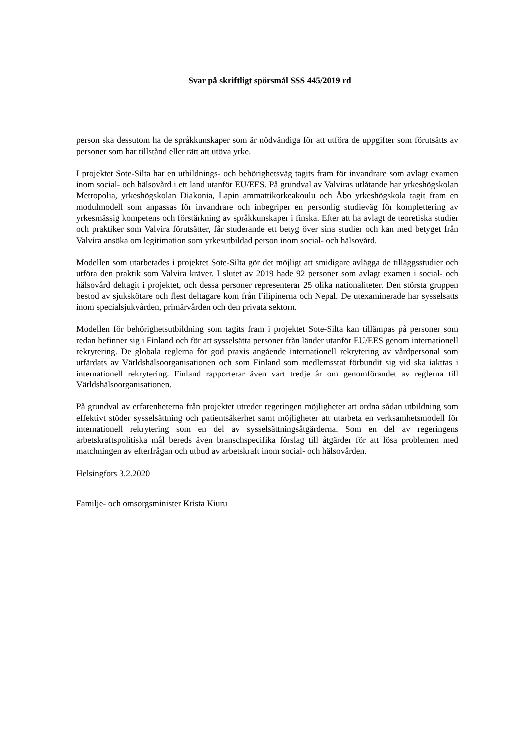Svar på skriftligt spörsmål SSS 445/2019 rd
person ska dessutom ha de språkkunskaper som är nödvändiga för att utföra de uppgifter som förutsätts av personer som har tillstånd eller rätt att utöva yrke.
I projektet Sote-Silta har en utbildnings- och behörighetsväg tagits fram för invandrare som avlagt examen inom social- och hälsovård i ett land utanför EU/EES. På grundval av Valviras utlåtande har yrkeshögskolan Metropolia, yrkeshögskolan Diakonia, Lapin ammattikorkeakoulu och Åbo yrkeshögskola tagit fram en modulmodell som anpassas för invandrare och inbegriper en personlig studieväg för komplettering av yrkesmässig kompetens och förstärkning av språkkunskaper i finska. Efter att ha avlagt de teoretiska studier och praktiker som Valvira förutsätter, får studerande ett betyg över sina studier och kan med betyget från Valvira ansöka om legitimation som yrkesutbildad person inom social- och hälsovård.
Modellen som utarbetades i projektet Sote-Silta gör det möjligt att smidigare avlägga de tilläggsstudier och utföra den praktik som Valvira kräver. I slutet av 2019 hade 92 personer som avlagt examen i social- och hälsovård deltagit i projektet, och dessa personer representerar 25 olika nationaliteter. Den största gruppen bestod av sjukskötare och flest deltagare kom från Filipinerna och Nepal. De utexaminerade har sysselsatts inom specialsjukvården, primärvården och den privata sektorn.
Modellen för behörighetsutbildning som tagits fram i projektet Sote-Silta kan tillämpas på personer som redan befinner sig i Finland och för att sysselsätta personer från länder utanför EU/EES genom internationell rekrytering. De globala reglerna för god praxis angående internationell rekrytering av vårdpersonal som utfärdats av Världshälsoorganisationen och som Finland som medlemsstat förbundit sig vid ska iakttas i internationell rekrytering. Finland rapporterar även vart tredje år om genomförandet av reglerna till Världshälsoorganisationen.
På grundval av erfarenheterna från projektet utreder regeringen möjligheter att ordna sådan utbildning som effektivt stöder sysselsättning och patientsäkerhet samt möjligheter att utarbeta en verksamhetsmodell för internationell rekrytering som en del av sysselsättningsåtgärderna. Som en del av regeringens arbetskraftspolitiska mål bereds även branschspecifika förslag till åtgärder för att lösa problemen med matchningen av efterfrågan och utbud av arbetskraft inom social- och hälsovården.
Helsingfors 3.2.2020
Familje- och omsorgsminister Krista Kiuru